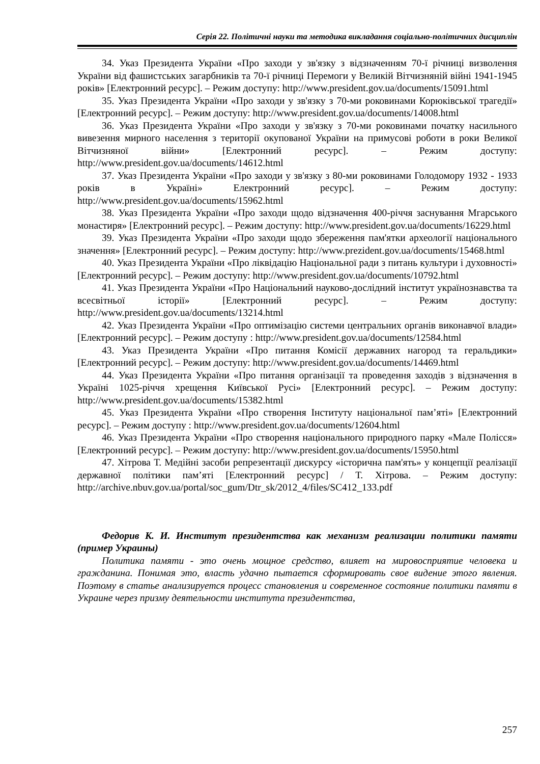Серія 22. Політичні науки та методика викладання соціально-політичних дисциплін
34. Указ Президента України «Про заходи у зв'язку з відзначенням 70-ї річниці визволення України від фашистських загарбників та 70-ї річниці Перемоги у Великій Вітчизняній війні 1941-1945 років» [Електронний ресурс]. – Режим доступу: http://www.president.gov.ua/documents/15091.html
35. Указ Президента України «Про заходи у зв'язку з 70-ми роковинами Корюківської трагедії» [Електронний ресурс]. – Режим доступу: http://www.president.gov.ua/documents/14008.html
36. Указ Президента України «Про заходи у зв'язку з 70-ми роковинами початку насильного вивезення мирного населення з території окупованої України на примусові роботи в роки Великої Вітчизняної війни» [Електронний ресурс]. – Режим доступу: http://www.president.gov.ua/documents/14612.html
37. Указ Президента України «Про заходи у зв'язку з 80-ми роковинами Голодомору 1932 - 1933 років в Україні» Електронний ресурс]. – Режим доступу: http://www.president.gov.ua/documents/15962.html
38. Указ Президента України «Про заходи щодо відзначення 400-річчя заснування Мгарського монастиря» [Електронний ресурс]. – Режим доступу: http://www.president.gov.ua/documents/16229.html
39. Указ Президента України «Про заходи щодо збереження пам'ятки археології національного значення» [Електронний ресурс]. – Режим доступу: http://www.prezident.gov.ua/documents/15468.html
40. Указ Президента України «Про ліквідацію Національної ради з питань культури і духовності» [Електронний ресурс]. – Режим доступу: http://www.president.gov.ua/documents/10792.html
41. Указ Президента України «Про Національний науково-дослідний інститут українознавства та всесвітньої історії» [Електронний ресурс]. – Режим доступу: http://www.president.gov.ua/documents/13214.html
42. Указ Президента України «Про оптимізацію системи центральних органів виконавчої влади» [Електронний ресурс]. – Режим доступу : http://www.president.gov.ua/documents/12584.html
43. Указ Президента України «Про питання Комісії державних нагород та геральдики» [Електронний ресурс]. – Режим доступу: http://www.president.gov.ua/documents/14469.html
44. Указ Президента України «Про питання організації та проведення заходів з відзначення в Україні 1025-річчя хрещення Київської Русі» [Електронний ресурс]. – Режим доступу: http://www.president.gov.ua/documents/15382.html
45. Указ Президента України «Про створення Інституту національної пам’яті» [Електронний ресурс]. – Режим доступу : http://www.president.gov.ua/documents/12604.html
46. Указ Президента України «Про створення національного природного парку «Мале Полісся» [Електронний ресурс]. – Режим доступу: http://www.president.gov.ua/documents/15950.html
47. Хітрова Т. Медійні засоби репрезентації дискурсу «історична пам'ять» у концепції реалізації державної політики пам’яті [Електронний ресурс] / Т. Хітрова. – Режим доступу: http://archive.nbuv.gov.ua/portal/soc_gum/Dtr_sk/2012_4/files/SC412_133.pdf
Федорив К. И. Институт президентства как механизм реализации политики памяти (пример Украины)
Политика памяти - это очень мощное средство, влияет на мировосприятие человека и гражданина. Понимая это, власть удачно пытается сформировать свое видение этого явления. Поэтому в статье анализируется процесс становления и современное состояние политики памяти в Украине через призму деятельности института президентства,
257